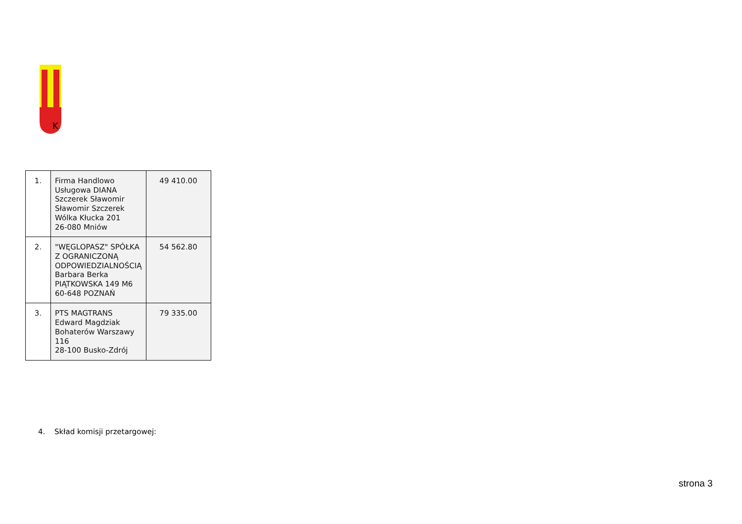K
| 1. | Firma Handlowo Usługowa DIANA Szczerek Sławomir Sławomir Szczerek Wólka Kłucka 201 26-080 Mniów | 49 410.00 |
| 2. | "WĘGLOPASZ" SPÓŁKA Z OGRANICZONĄ ODPOWIEDZIALNOŚCIĄ Barbara Berka PIĄTKOWSKA 149 M6 60-648 POZNAŃ | 54 562.80 |
| 3. | PTS MAGTRANS Edward Magdziak Bohaterów Warszawy 116 28-100 Busko-Zdrój | 79 335.00 |
4. Skład komisji przetargowej:
strona 3